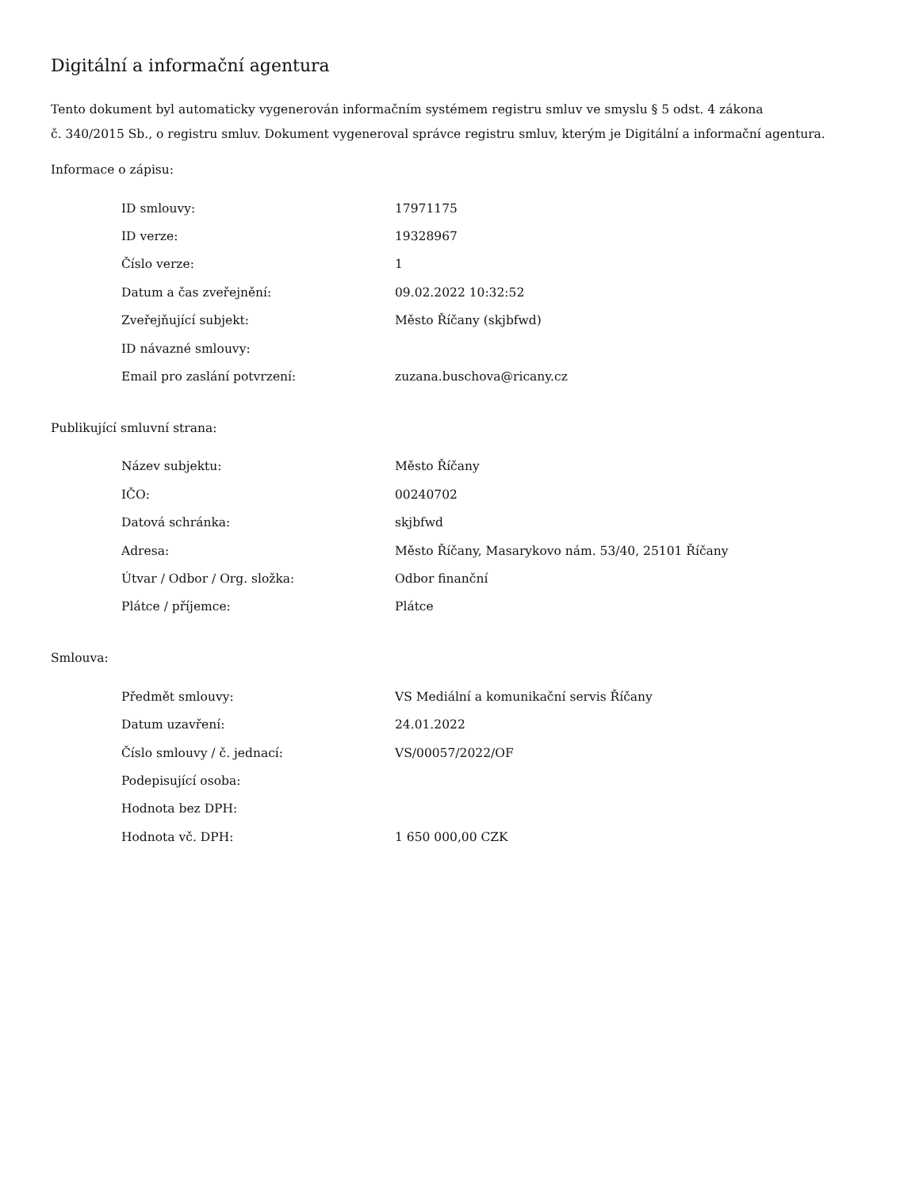Digitální a informační agentura
Tento dokument byl automaticky vygenerován informačním systémem registru smluv ve smyslu § 5 odst. 4 zákona
č. 340/2015 Sb., o registru smluv. Dokument vygeneroval správce registru smluv, kterým je Digitální a informační agentura.
Informace o zápisu:
| ID smlouvy: | 17971175 |
| ID verze: | 19328967 |
| Číslo verze: | 1 |
| Datum a čas zveřejnění: | 09.02.2022 10:32:52 |
| Zveřejňující subjekt: | Město Říčany (skjbfwd) |
| ID návazné smlouvy: | |
| Email pro zaslání potvrzení: | zuzana.buschova@ricany.cz |
Publikující smluvní strana:
| Název subjektu: | Město Říčany |
| IČO: | 00240702 |
| Datová schránka: | skjbfwd |
| Adresa: | Město Říčany, Masarykovo nám. 53/40, 25101 Říčany |
| Útvar / Odbor / Org. složka: | Odbor finanční |
| Plátce / příjemce: | Plátce |
Smlouva:
| Předmět smlouvy: | VS Mediální a komunikační servis Říčany |
| Datum uzavření: | 24.01.2022 |
| Číslo smlouvy / č. jednací: | VS/00057/2022/OF |
| Podepisující osoba: | |
| Hodnota bez DPH: | |
| Hodnota vč. DPH: | 1 650 000,00 CZK |